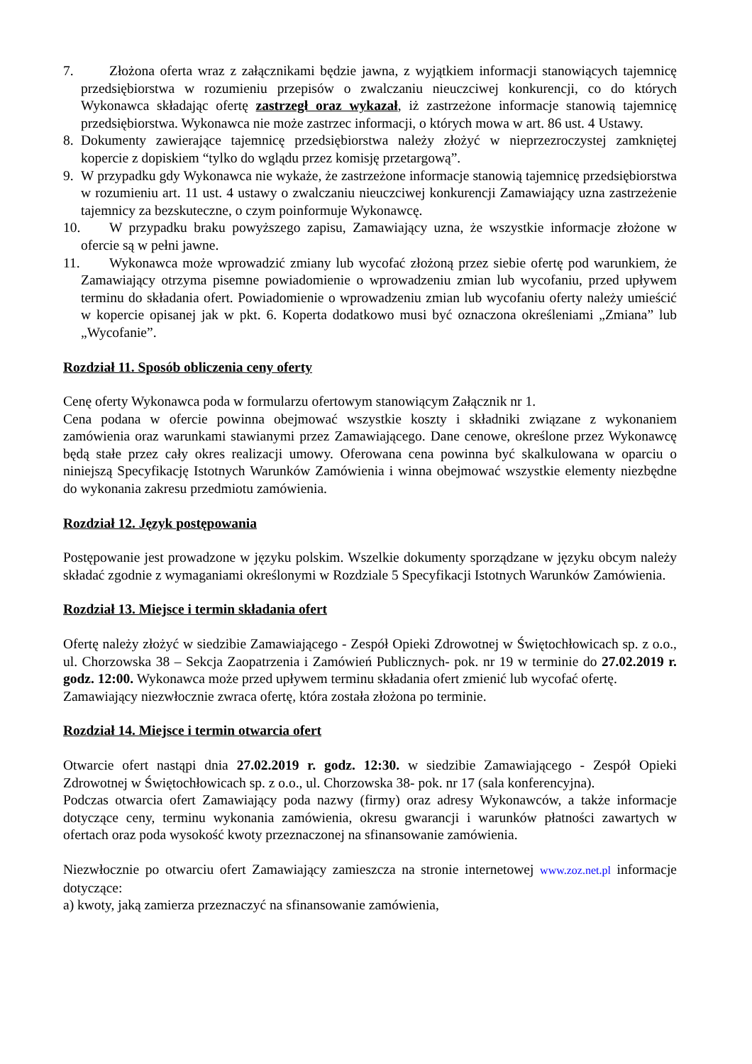7. Złożona oferta wraz z załącznikami będzie jawna, z wyjątkiem informacji stanowiących tajemnicę przedsiębiorstwa w rozumieniu przepisów o zwalczaniu nieuczciwej konkurencji, co do których Wykonawca składając ofertę zastrzegł oraz wykazał, iż zastrzeżone informacje stanowią tajemnicę przedsiębiorstwa. Wykonawca nie może zastrzec informacji, o których mowa w art. 86 ust. 4 Ustawy.
8. Dokumenty zawierające tajemnicę przedsiębiorstwa należy złożyć w nieprzezroczystej zamkniętej kopercie z dopiskiem “tylko do wglądu przez komisję przetargową”.
9. W przypadku gdy Wykonawca nie wykaże, że zastrzeżone informacje stanowią tajemnicę przedsiębiorstwa w rozumieniu art. 11 ust. 4 ustawy o zwalczaniu nieuczciwej konkurencji Zamawiający uzna zastrzeżenie tajemnicy za bezskuteczne, o czym poinformuje Wykonawcę.
10. W przypadku braku powyższego zapisu, Zamawiający uzna, że wszystkie informacje złożone w ofercie są w pełni jawne.
11. Wykonawca może wprowadzić zmiany lub wycofać złożoną przez siebie ofertę pod warunkiem, że Zamawiający otrzyma pisemne powiadomienie o wprowadzeniu zmian lub wycofaniu, przed upływem terminu do składania ofert. Powiadomienie o wprowadzeniu zmian lub wycofaniu oferty należy umieścić w kopercie opisanej jak w pkt. 6. Koperta dodatkowo musi być oznaczona określeniami „Zmiana” lub „Wycofanie”.
Rozdział 11. Sposób obliczenia ceny oferty
Cenę oferty Wykonawca poda w formularzu ofertowym stanowiącym Załącznik nr 1.
Cena podana w ofercie powinna obejmować wszystkie koszty i składniki związane z wykonaniem zamówienia oraz warunkami stawianymi przez Zamawiającego. Dane cenowe, określone przez Wykonawcę będą stałe przez cały okres realizacji umowy. Oferowana cena powinna być skalkulowana w oparciu o niniejszą Specyfikację Istotnych Warunków Zamówienia i winna obejmować wszystkie elementy niezbędne do wykonania zakresu przedmiotu zamówienia.
Rozdział 12. Język postępowania
Postępowanie jest prowadzone w języku polskim. Wszelkie dokumenty sporządzane w języku obcym należy składać zgodnie z wymaganiami określonymi w Rozdziale 5 Specyfikacji Istotnych Warunków Zamówienia.
Rozdział 13. Miejsce i termin składania ofert
Ofertę należy złożyć w siedzibie Zamawiającego - Zespół Opieki Zdrowotnej w Świętochłowicach sp. z o.o., ul. Chorzowska 38 – Sekcja Zaopatrzenia i Zamówień Publicznych- pok. nr 19 w terminie do 27.02.2019 r. godz. 12:00. Wykonawca może przed upływem terminu składania ofert zmienić lub wycofać ofertę.
Zamawiający niezwłocznie zwraca ofertę, która została złożona po terminie.
Rozdział 14. Miejsce i termin otwarcia ofert
Otwarcie ofert nastąpi dnia 27.02.2019 r. godz. 12:30. w siedzibie Zamawiającego - Zespół Opieki Zdrowotnej w Świętochłowicach sp. z o.o., ul. Chorzowska 38- pok. nr 17 (sala konferencyjna).
Podczas otwarcia ofert Zamawiający poda nazwy (firmy) oraz adresy Wykonawców, a także informacje dotyczące ceny, terminu wykonania zamówienia, okresu gwarancji i warunków płatności zawartych w ofertach oraz poda wysokość kwoty przeznaczonej na sfinansowanie zamówienia.
Niezwłocznie po otwarciu ofert Zamawiający zamieszcza na stronie internetowej www.zoz.net.pl informacje dotyczące:
a) kwoty, jaką zamierza przeznaczyć na sfinansowanie zamówienia,